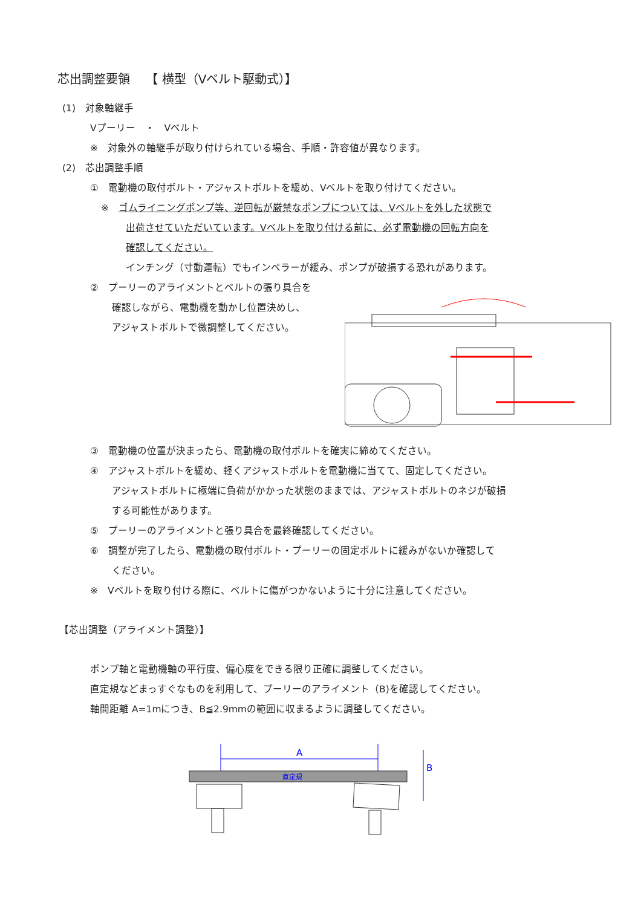芯出調整要領　 【 横型（Vベルト駆動式）】
(1)　対象軸継手
Vプーリー　・　Vベルト
※　対象外の軸継手が取り付けられている場合、手順・許容値が異なります。
(2)　芯出調整手順
①　電動機の取付ボルト・アジャストボルトを緩め、Vベルトを取り付けてください。
※　ゴムライニングポンプ等、逆回転が厳禁なポンプについては、Vベルトを外した状態で
出荷させていただいています。Vベルトを取り付ける前に、必ず電動機の回転方向を
確認してください。
インチング（寸動運転）でもインペラーが緩み、ポンプが破損する恐れがあります。
②　プーリーのアライメントとベルトの張り具合を
確認しながら、電動機を動かし位置決めし、
アジャストボルトで微調整してください。
③　電動機の位置が決まったら、電動機の取付ボルトを確実に締めてください。
④　アジャストボルトを緩め、軽くアジャストボルトを電動機に当てて、固定してください。
アジャストボルトに極端に負荷がかかった状態のままでは、アジャストボルトのネジが破損
する可能性があります。
⑤　プーリーのアライメントと張り具合を最終確認してください。
⑥　調整が完了したら、電動機の取付ボルト・プーリーの固定ボルトに緩みがないか確認して
ください。
※　Vベルトを取り付ける際に、ベルトに傷がつかないように十分に注意してください。
【芯出調整（アライメント調整）】
ポンプ軸と電動機軸の平行度、偏心度をできる限り正確に調整してください。
直定規などまっすぐなものを利用して、プーリーのアライメント（B)を確認してください。
軸間距離 A=1mにつき、B≦2.9mmの範囲に収まるように調整してください。
A
直定規
B